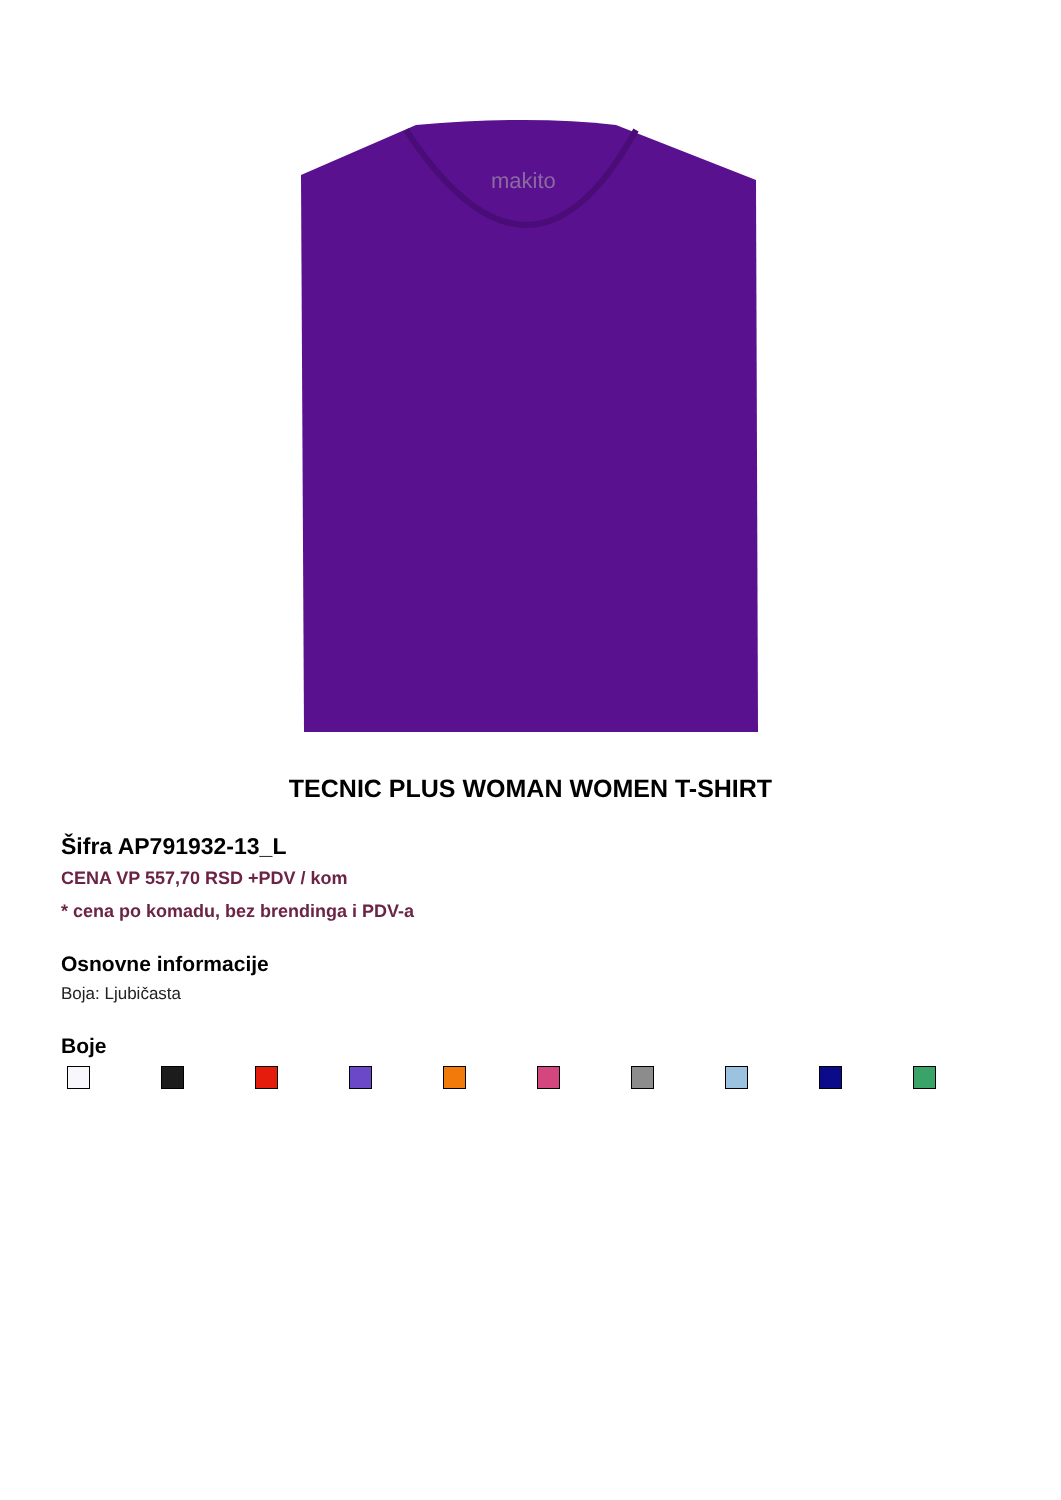makito
TECNIC PLUS WOMAN WOMEN T-SHIRT
Šifra AP791932-13_L
CENA VP 557,70 RSD +PDV / kom
* cena po komadu, bez brendinga i PDV-a
Osnovne informacije
Boja: Ljubičasta
Boje